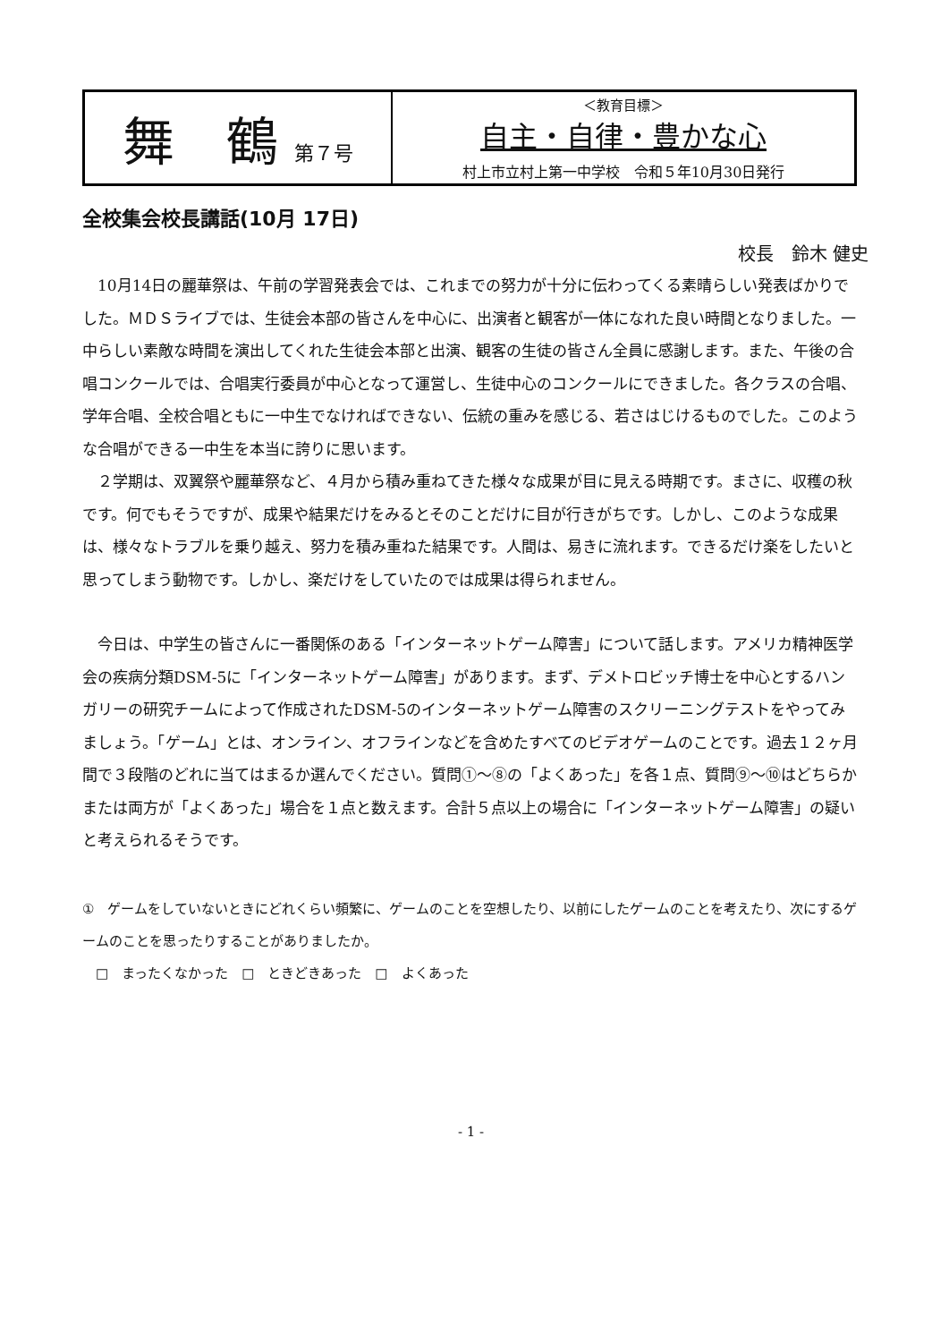| 舞 鶴 第７号 | ＜教育目標＞ 自主・自律・豊かな心 村上市立村上第一中学校 令和５年10月30日発行 |
全校集会校長講話(10月 17日)
校長　鈴木 健史
10月14日の麗華祭は、午前の学習発表会では、これまでの努力が十分に伝わってくる素晴らしい発表ばかりでした。ＭＤＳライブでは、生徒会本部の皆さんを中心に、出演者と観客が一体になれた良い時間となりました。一中らしい素敵な時間を演出してくれた生徒会本部と出演、観客の生徒の皆さん全員に感謝します。また、午後の合唱コンクールでは、合唱実行委員が中心となって運営し、生徒中心のコンクールにできました。各クラスの合唱、学年合唱、全校合唱ともに一中生でなければできない、伝統の重みを感じる、若さはじけるものでした。このような合唱ができる一中生を本当に誇りに思います。
２学期は、双翼祭や麗華祭など、４月から積み重ねてきた様々な成果が目に見える時期です。まさに、収穫の秋です。何でもそうですが、成果や結果だけをみるとそのことだけに目が行きがちです。しかし、このような成果は、様々なトラブルを乗り越え、努力を積み重ねた結果です。人間は、易きに流れます。できるだけ楽をしたいと思ってしまう動物です。しかし、楽だけをしていたのでは成果は得られません。
今日は、中学生の皆さんに一番関係のある「インターネットゲーム障害」について話します。アメリカ精神医学会の疾病分類DSM-5に「インターネットゲーム障害」があります。まず、デメトロビッチ博士を中心とするハンガリーの研究チームによって作成されたDSM-5のインターネットゲーム障害のスクリーニングテストをやってみましょう。「ゲーム」とは、オンライン、オフラインなどを含めたすべてのビデオゲームのことです。過去１２ヶ月間で３段階のどれに当てはまるか選んでください。質問①～⑧の「よくあった」を各１点、質問⑨～⑩はどちらかまたは両方が「よくあった」場合を１点と数えます。合計５点以上の場合に「インターネットゲーム障害」の疑いと考えられるそうです。
①　ゲームをしていないときにどれくらい頻繁に、ゲームのことを空想したり、以前にしたゲームのことを考えたり、次にするゲームのことを思ったりすることがありましたか。
　□　まったくなかった　□　ときどきあった　□　よくあった
- 1 -